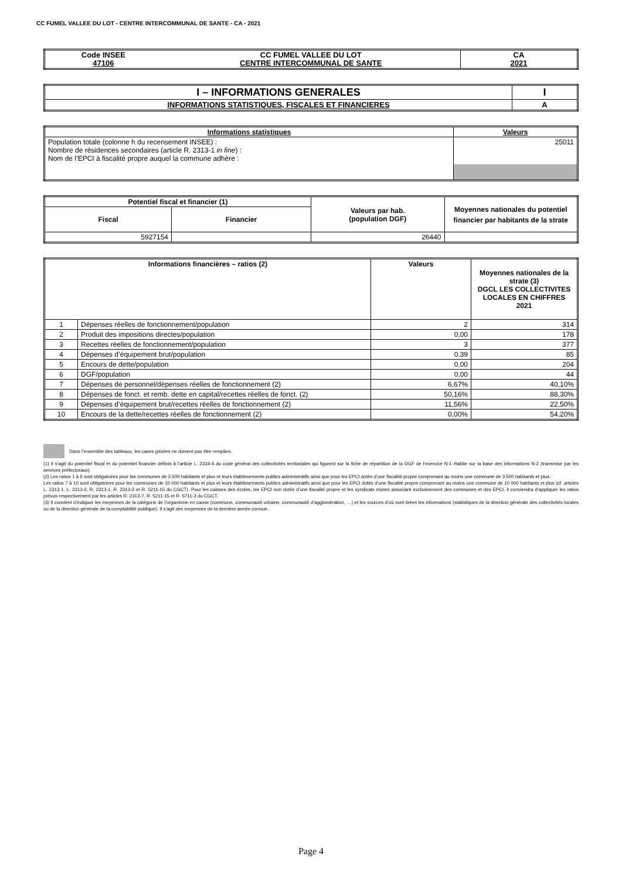CC FUMEL VALLEE DU LOT - CENTRE INTERCOMMUNAL DE SANTE - CA - 2021
| Code INSEE 47106 | CC FUMEL VALLEE DU LOT CENTRE INTERCOMMUNAL DE SANTE | CA 2021 |
| I – INFORMATIONS GENERALES | I |
| INFORMATIONS STATISTIQUES, FISCALES ET FINANCIERES | A |
| Informations statistiques | Valeurs |
| --- | --- |
| Population totale (colonne h du recensement INSEE) : Nombre de résidences secondaires (article R. 2313-1 in fine ) : Nom de l’EPCI à fiscalité propre auquel la commune adhère : | 25011 |
| Potentiel fiscal et financier (1) | | Valeurs par hab. (population DGF) | Moyennes nationales du potentiel financier par habitants de la strate |
| --- | --- | --- | --- |
| Fiscal | Financier | | |
| 5927154 | | 26440 | |
| Informations financières – ratios (2) | | Valeurs | Moyennes nationales de la strate (3) DGCL LES COLLECTIVITES LOCALES EN CHIFFRES 2021 |
| --- | --- | --- | --- |
| 1 | Dépenses réelles de fonctionnement/population | 2 | 314 |
| 2 | Produit des impositions directes/population | 0,00 | 178 |
| 3 | Recettes réelles de fonctionnement/population | 3 | 377 |
| 4 | Dépenses d’équipement brut/population | 0,39 | 85 |
| 5 | Encours de dette/population | 0,00 | 204 |
| 6 | DGF/population | 0,00 | 44 |
| 7 | Dépenses de personnel/dépenses réelles de fonctionnement (2) | 6,67% | 40,10% |
| 8 | Dépenses de fonct. et remb. dette en capital/recettes réelles de fonct. (2) | 50,16% | 88,30% |
| 9 | Dépenses d’équipement brut/recettes réelles de fonctionnement (2) | 11,56% | 22,50% |
| 10 | Encours de la dette/recettes réelles de fonctionnement (2) | 0,00% | 54,20% |
Dans l’ensemble des tableaux, les cases grisées ne doivent pas être remplies.
(1) Il s’agit du potentiel fiscal et du potentiel financier définis à l’article L. 2334-4 du code général des collectivités territoriales qui figurent sur la fiche de répartition de la DGF de l’exercice N-1 établie sur la base des informations N-2 (transmise par les services préfectoraux).
(2) Les ratios 1 à 6 sont obligatoires pour les communes de 3 500 habitants et plus et leurs établissements publics administratifs ainsi que pour les EPCI dotés d’une fiscalité propre comprenant au moins une commune de 3 500 habitants et plus.
Les ratios 7 à 10 sont obligatoires pour les communes de 10 000 habitants et plus et leurs établissements publics administratifs ainsi que pour les EPCI dotés d’une fiscalité propre comprenant au moins une commune de 10 000 habitants et plus (cf. articles L. 2313-1, L. 2313-2, R. 2313-1, R. 2313-2 et R. 5211-15 du CGCT). Pour les caisses des écoles, les EPCI non dotés d’une fiscalité propre et les syndicats mixtes associant exclusivement des communes et des EPCI, il conviendra d’appliquer les ratios prévus respectivement par les articles R. 2313-7, R. 5211-15 et R. 5711-3 du CGCT.
(3) Il convient d’indiquer les moyennes de la catégorie de l’organisme en cause (commune, communauté urbaine, communauté d’agglomération, …) et les sources d’où sont tirées les informations (statistiques de la direction générale des collectivités locales ou de la direction générale de la comptabilité publique). Il s’agit des moyennes de la dernière année connue.
Page 4